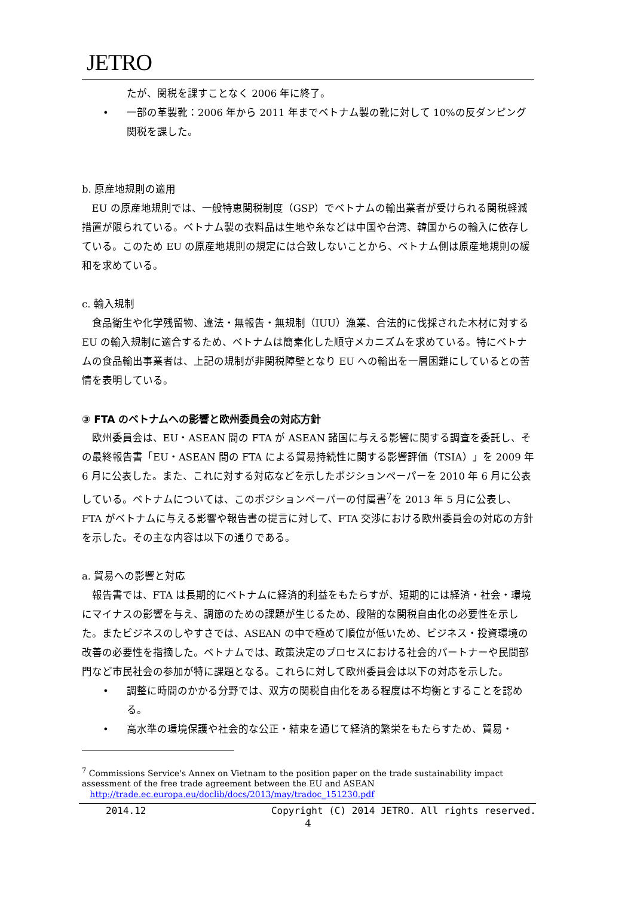JETRO
たが、関税を課すことなく 2006 年に終了。
• 一部の革製靴：2006 年から 2011 年までベトナム製の靴に対して 10%の反ダンピング関税を課した。
b. 原産地規則の適用
EU の原産地規則では、一般特恵関税制度（GSP）でベトナムの輸出業者が受けられる関税軽減措置が限られている。ベトナム製の衣料品は生地や糸などは中国や台湾、韓国からの輸入に依存している。このため EU の原産地規則の規定には合致しないことから、ベトナム側は原産地規則の緩和を求めている。
c. 輸入規制
食品衛生や化学残留物、違法・無報告・無規制（IUU）漁業、合法的に伐採された木材に対する EU の輸入規制に適合するため、ベトナムは簡素化した順守メカニズムを求めている。特にベトナムの食品輸出事業者は、上記の規制が非関税障壁となり EU への輸出を一層困難にしているとの苦情を表明している。
③ FTA のベトナムへの影響と欧州委員会の対応方針
欧州委員会は、EU・ASEAN 間の FTA が ASEAN 諸国に与える影響に関する調査を委託し、その最終報告書「EU・ASEAN 間の FTA による貿易持続性に関する影響評価（TSIA）」を 2009 年 6 月に公表した。また、これに対する対応などを示したポジションペーパーを 2010 年 6 月に公表している。ベトナムについては、このポジションペーパーの付属書<sup>7</sup>を 2013 年 5 月に公表し、FTA がベトナムに与える影響や報告書の提言に対して、FTA 交渉における欧州委員会の対応の方針を示した。その主な内容は以下の通りである。
a. 貿易への影響と対応
報告書では、FTA は長期的にベトナムに経済的利益をもたらすが、短期的には経済・社会・環境にマイナスの影響を与え、調節のための課題が生じるため、段階的な関税自由化の必要性を示した。またビジネスのしやすさでは、ASEAN の中で極めて順位が低いため、ビジネス・投資環境の改善の必要性を指摘した。ベトナムでは、政策決定のプロセスにおける社会的パートナーや民間部門など市民社会の参加が特に課題となる。これらに対して欧州委員会は以下の対応を示した。
• 調整に時間のかかる分野では、双方の関税自由化をある程度は不均衡とすることを認める。
• 高水準の環境保護や社会的な公正・結束を通じて経済的繁栄をもたらすため、貿易・
<sup>7</sup> Commissions Service's Annex on Vietnam to the position paper on the trade sustainability impact assessment of the free trade agreement between the EU and ASEAN
http://trade.ec.europa.eu/doclib/docs/2013/may/tradoc_151230.pdf
2014.12 Copyright (C) 2014 JETRO. All rights reserved.
4